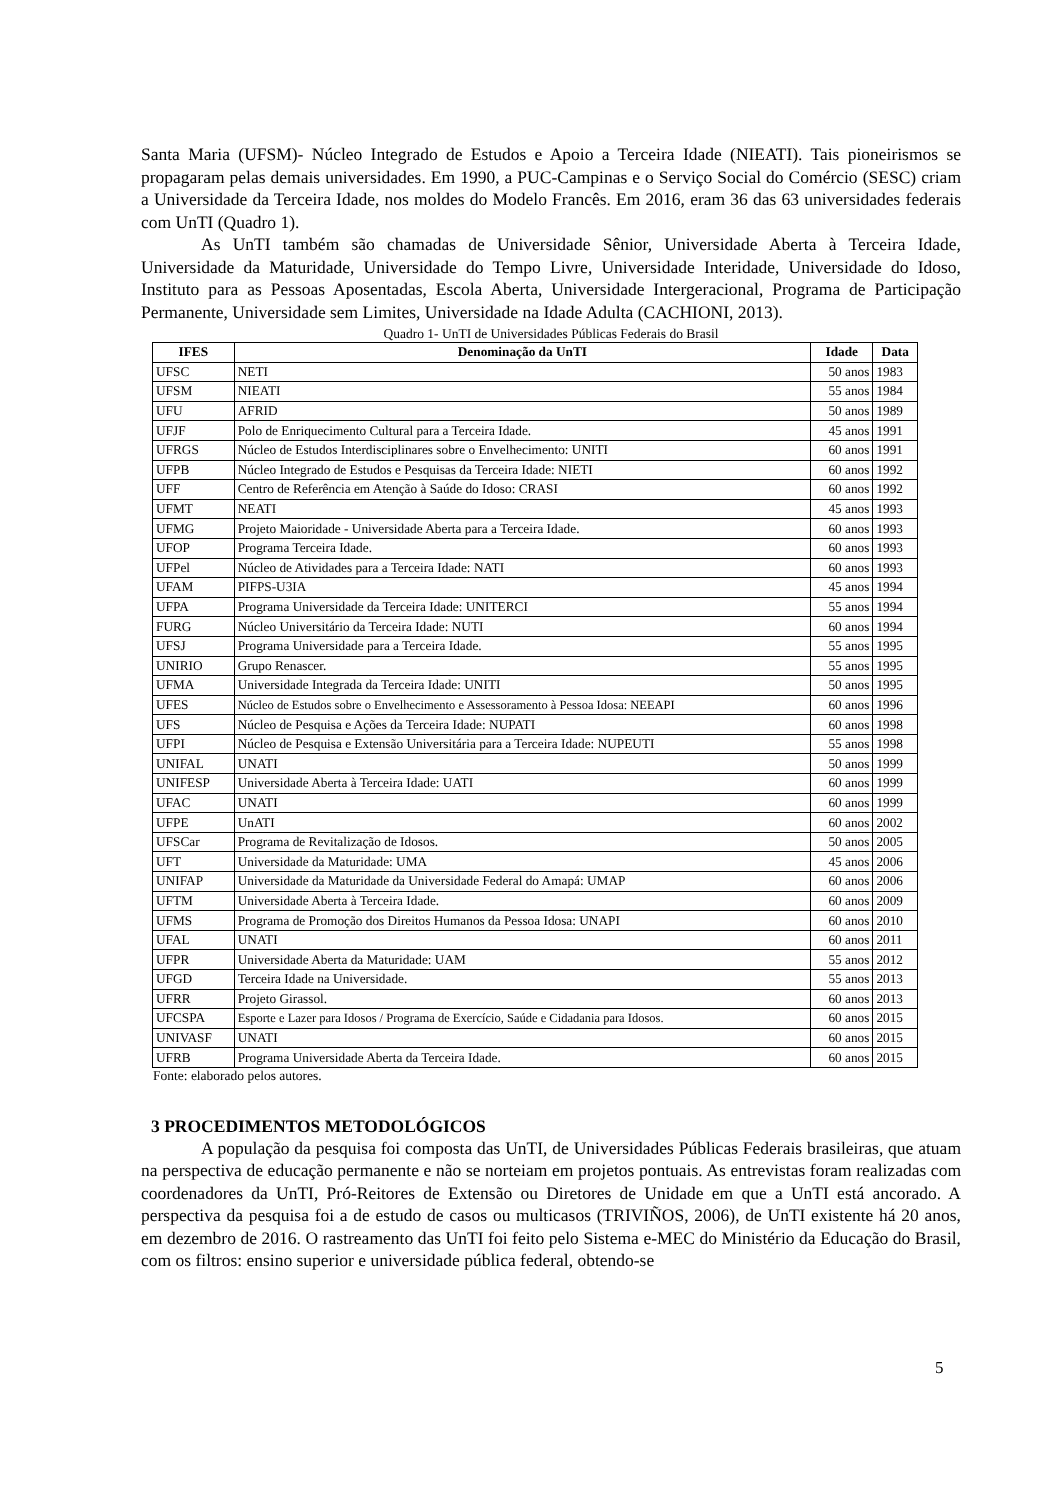Santa Maria (UFSM)- Núcleo Integrado de Estudos e Apoio a Terceira Idade (NIEATI). Tais pioneirismos se propagaram pelas demais universidades. Em 1990, a PUC-Campinas e o Serviço Social do Comércio (SESC) criam a Universidade da Terceira Idade, nos moldes do Modelo Francês. Em 2016, eram 36 das 63 universidades federais com UnTI (Quadro 1).
As UnTI também são chamadas de Universidade Sênior, Universidade Aberta à Terceira Idade, Universidade da Maturidade, Universidade do Tempo Livre, Universidade Interidade, Universidade do Idoso, Instituto para as Pessoas Aposentadas, Escola Aberta, Universidade Intergeracional, Programa de Participação Permanente, Universidade sem Limites, Universidade na Idade Adulta (CACHIONI, 2013).
Quadro 1- UnTI de Universidades Públicas Federais do Brasil
| IFES | Denominação da UnTI | Idade | Data |
| --- | --- | --- | --- |
| UFSC | NETI | 50 anos | 1983 |
| UFSM | NIEATI | 55 anos | 1984 |
| UFU | AFRID | 50 anos | 1989 |
| UFJF | Polo de Enriquecimento Cultural para a Terceira Idade. | 45 anos | 1991 |
| UFRGS | Núcleo de Estudos Interdisciplinares sobre o Envelhecimento: UNITI | 60 anos | 1991 |
| UFPB | Núcleo Integrado de Estudos e Pesquisas da Terceira Idade: NIETI | 60 anos | 1992 |
| UFF | Centro de Referência em Atenção à Saúde do Idoso: CRASI | 60 anos | 1992 |
| UFMT | NEATI | 45 anos | 1993 |
| UFMG | Projeto Maioridade - Universidade Aberta para a Terceira Idade. | 60 anos | 1993 |
| UFOP | Programa Terceira Idade. | 60 anos | 1993 |
| UFPel | Núcleo de Atividades para a Terceira Idade: NATI | 60 anos | 1993 |
| UFAM | PIFPS-U3IA | 45 anos | 1994 |
| UFPA | Programa Universidade da Terceira Idade: UNITERCI | 55 anos | 1994 |
| FURG | Núcleo Universitário da Terceira Idade: NUTI | 60 anos | 1994 |
| UFSJ | Programa Universidade para a Terceira Idade. | 55 anos | 1995 |
| UNIRIO | Grupo Renascer. | 55 anos | 1995 |
| UFMA | Universidade Integrada da Terceira Idade: UNITI | 50 anos | 1995 |
| UFES | Núcleo de Estudos sobre o Envelhecimento e Assessoramento à Pessoa Idosa: NEEAPI | 60 anos | 1996 |
| UFS | Núcleo de Pesquisa e Ações da Terceira Idade: NUPATI | 60 anos | 1998 |
| UFPI | Núcleo de Pesquisa e Extensão Universitária para a Terceira Idade: NUPEUTI | 55 anos | 1998 |
| UNIFAL | UNATI | 50 anos | 1999 |
| UNIFESP | Universidade Aberta à Terceira Idade: UATI | 60 anos | 1999 |
| UFAC | UNATI | 60 anos | 1999 |
| UFPE | UnATI | 60 anos | 2002 |
| UFSCar | Programa de Revitalização de Idosos. | 50 anos | 2005 |
| UFT | Universidade da Maturidade: UMA | 45 anos | 2006 |
| UNIFAP | Universidade da Maturidade da Universidade Federal do Amapá: UMAP | 60 anos | 2006 |
| UFTM | Universidade Aberta à Terceira Idade. | 60 anos | 2009 |
| UFMS | Programa de Promoção dos Direitos Humanos da Pessoa Idosa: UNAPI | 60 anos | 2010 |
| UFAL | UNATI | 60 anos | 2011 |
| UFPR | Universidade Aberta da Maturidade: UAM | 55 anos | 2012 |
| UFGD | Terceira Idade na Universidade. | 55 anos | 2013 |
| UFRR | Projeto Girassol. | 60 anos | 2013 |
| UFCSPA | Esporte e Lazer para Idosos / Programa de Exercício, Saúde e Cidadania para Idosos. | 60 anos | 2015 |
| UNIVASF | UNATI | 60 anos | 2015 |
| UFRB | Programa Universidade Aberta da Terceira Idade. | 60 anos | 2015 |
Fonte: elaborado pelos autores.
3 PROCEDIMENTOS METODOLÓGICOS
A população da pesquisa foi composta das UnTI, de Universidades Públicas Federais brasileiras, que atuam na perspectiva de educação permanente e não se norteiam em projetos pontuais. As entrevistas foram realizadas com coordenadores da UnTI, Pró-Reitores de Extensão ou Diretores de Unidade em que a UnTI está ancorado. A perspectiva da pesquisa foi a de estudo de casos ou multicasos (TRIVIÑOS, 2006), de UnTI existente há 20 anos, em dezembro de 2016. O rastreamento das UnTI foi feito pelo Sistema e-MEC do Ministério da Educação do Brasil, com os filtros: ensino superior e universidade pública federal, obtendo-se
5